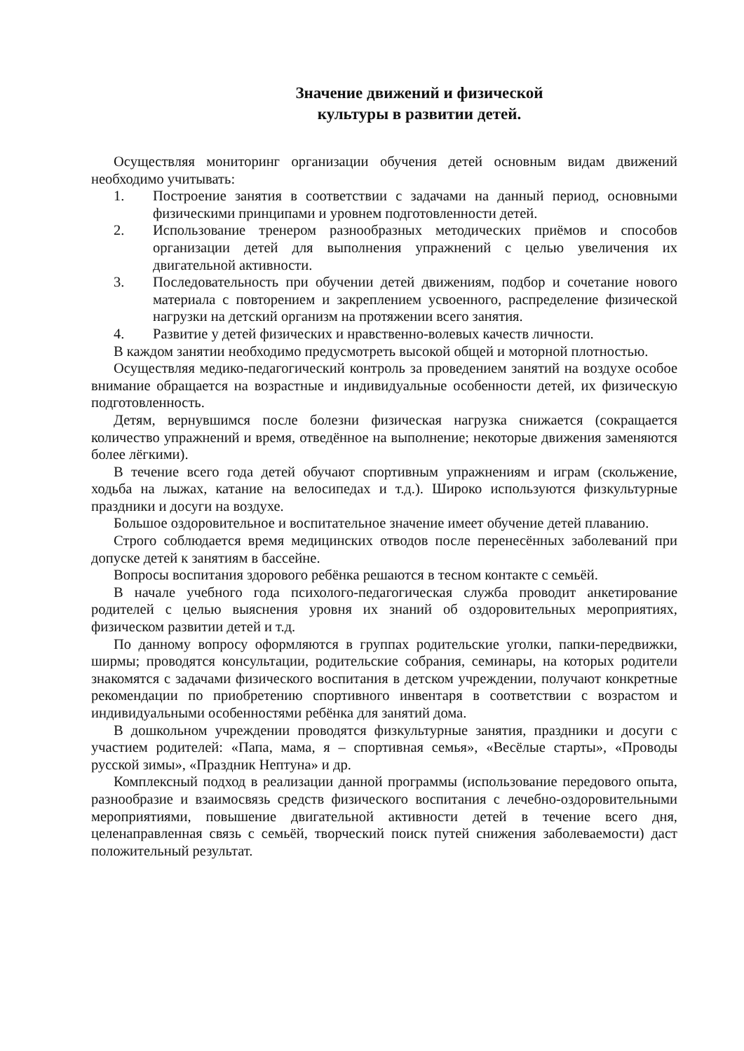Значение движений и физической
культуры в развитии детей.
Осуществляя мониторинг организации обучения детей основным видам движений необходимо учитывать:
1. Построение занятия в соответствии с задачами на данный период, основными физическими принципами и уровнем подготовленности детей.
2. Использование тренером разнообразных методических приёмов и способов организации детей для выполнения упражнений с целью увеличения их двигательной активности.
3. Последовательность при обучении детей движениям, подбор и сочетание нового материала с повторением и закреплением усвоенного, распределение физической нагрузки на детский организм на протяжении всего занятия.
4. Развитие у детей физических и нравственно-волевых качеств личности.
В каждом занятии необходимо предусмотреть высокой общей и моторной плотностью.
Осуществляя медико-педагогический контроль за проведением занятий на воздухе особое внимание обращается на возрастные и индивидуальные особенности детей, их физическую подготовленность.
Детям, вернувшимся после болезни физическая нагрузка снижается (сокращается количество упражнений и время, отведённое на выполнение; некоторые движения заменяются более лёгкими).
В течение всего года детей обучают спортивным упражнениям и играм (скольжение, ходьба на лыжах, катание на велосипедах и т.д.). Широко используются физкультурные праздники и досуги на воздухе.
Большое оздоровительное и воспитательное значение имеет обучение детей плаванию.
Строго соблюдается время медицинских отводов после перенесённых заболеваний при допуске детей к занятиям в бассейне.
Вопросы воспитания здорового ребёнка решаются в тесном контакте с семьёй.
В начале учебного года психолого-педагогическая служба проводит анкетирование родителей с целью выяснения уровня их знаний об оздоровительных мероприятиях, физическом развитии детей и т.д.
По данному вопросу оформляются в группах родительские уголки, папки-передвижки, ширмы; проводятся консультации, родительские собрания, семинары, на которых родители знакомятся с задачами физического воспитания в детском учреждении, получают конкретные рекомендации по приобретению спортивного инвентаря в соответствии с возрастом и индивидуальными особенностями ребёнка для занятий дома.
В дошкольном учреждении проводятся физкультурные занятия, праздники и досуги с участием родителей: «Папа, мама, я – спортивная семья», «Весёлые старты», «Проводы русской зимы», «Праздник Нептуна» и др.
Комплексный подход в реализации данной программы (использование передового опыта, разнообразие и взаимосвязь средств физического воспитания с лечебно-оздоровительными мероприятиями, повышение двигательной активности детей в течение всего дня, целенаправленная связь с семьёй, творческий поиск путей снижения заболеваемости) даст положительный результат.